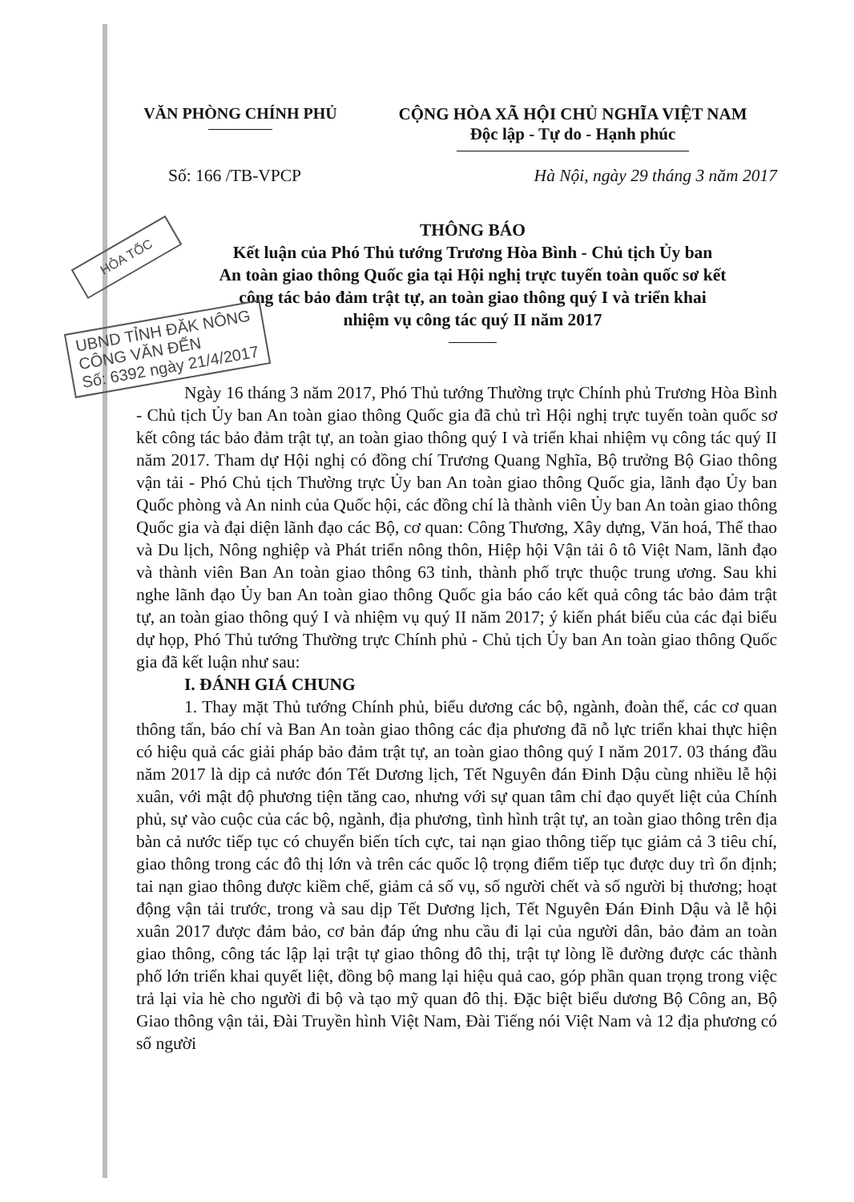VĂN PHÒNG CHÍNH PHỦ CỘNG HÒA XÃ HỘI CHỦ NGHĨA VIỆT NAM
Độc lập - Tự do - Hạnh phúc
Số: 166 /TB-VPCP Hà Nội, ngày 29 tháng 3 năm 2017
THÔNG BÁO
Kết luận của Phó Thủ tướng Trương Hòa Bình - Chủ tịch Ủy ban
An toàn giao thông Quốc gia tại Hội nghị trực tuyến toàn quốc sơ kết
công tác bảo đảm trật tự, an toàn giao thông quý I và triển khai
nhiệm vụ công tác quý II năm 2017
Ngày 16 tháng 3 năm 2017, Phó Thủ tướng Thường trực Chính phủ Trương Hòa Bình - Chủ tịch Ủy ban An toàn giao thông Quốc gia đã chủ trì Hội nghị trực tuyến toàn quốc sơ kết công tác bảo đảm trật tự, an toàn giao thông quý I và triển khai nhiệm vụ công tác quý II năm 2017. Tham dự Hội nghị có đồng chí Trương Quang Nghĩa, Bộ trưởng Bộ Giao thông vận tải - Phó Chủ tịch Thường trực Ủy ban An toàn giao thông Quốc gia, lãnh đạo Ủy ban Quốc phòng và An ninh của Quốc hội, các đồng chí là thành viên Ủy ban An toàn giao thông Quốc gia và đại diện lãnh đạo các Bộ, cơ quan: Công Thương, Xây dựng, Văn hoá, Thể thao và Du lịch, Nông nghiệp và Phát triển nông thôn, Hiệp hội Vận tải ô tô Việt Nam, lãnh đạo và thành viên Ban An toàn giao thông 63 tỉnh, thành phố trực thuộc trung ương. Sau khi nghe lãnh đạo Ủy ban An toàn giao thông Quốc gia báo cáo kết quả công tác bảo đảm trật tự, an toàn giao thông quý I và nhiệm vụ quý II năm 2017; ý kiến phát biểu của các đại biểu dự họp, Phó Thủ tướng Thường trực Chính phủ - Chủ tịch Ủy ban An toàn giao thông Quốc gia đã kết luận như sau:
I. ĐÁNH GIÁ CHUNG
1. Thay mặt Thủ tướng Chính phủ, biểu dương các bộ, ngành, đoàn thể, các cơ quan thông tấn, báo chí và Ban An toàn giao thông các địa phương đã nỗ lực triển khai thực hiện có hiệu quả các giải pháp bảo đảm trật tự, an toàn giao thông quý I năm 2017. 03 tháng đầu năm 2017 là dịp cả nước đón Tết Dương lịch, Tết Nguyên đán Đinh Dậu cùng nhiều lễ hội xuân, với mật độ phương tiện tăng cao, nhưng với sự quan tâm chỉ đạo quyết liệt của Chính phủ, sự vào cuộc của các bộ, ngành, địa phương, tình hình trật tự, an toàn giao thông trên địa bàn cả nước tiếp tục có chuyển biến tích cực, tai nạn giao thông tiếp tục giảm cả 3 tiêu chí, giao thông trong các đô thị lớn và trên các quốc lộ trọng điểm tiếp tục được duy trì ổn định; tai nạn giao thông được kiềm chế, giảm cả số vụ, số người chết và số người bị thương; hoạt động vận tải trước, trong và sau dịp Tết Dương lịch, Tết Nguyên Đán Đinh Dậu và lễ hội xuân 2017 được đảm bảo, cơ bản đáp ứng nhu cầu đi lại của người dân, bảo đảm an toàn giao thông, công tác lập lại trật tự giao thông đô thị, trật tự lòng lề đường được các thành phố lớn triển khai quyết liệt, đồng bộ mang lại hiệu quả cao, góp phần quan trọng trong việc trả lại vỉa hè cho người đi bộ và tạo mỹ quan đô thị. Đặc biệt biểu dương Bộ Công an, Bộ Giao thông vận tải, Đài Truyền hình Việt Nam, Đài Tiếng nói Việt Nam và 12 địa phương có số người
HỎA TỐC
UBND TỈNH ĐĂK NÔNG
CÔNG VĂN ĐẾN
Số: 6392 ngày 21/4/2017